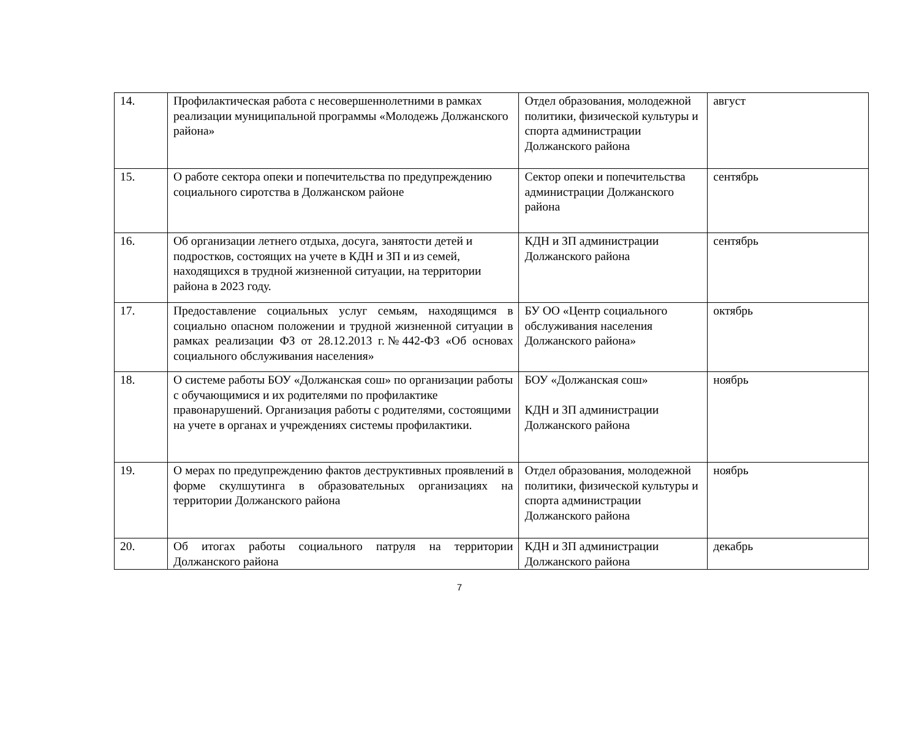| 14. | Профилактическая работа с несовершеннолетними в рамках реализации муниципальной программы «Молодежь Должанского района» | Отдел образования, молодежной политики, физической культуры и спорта администрации Должанского района | август |
| 15. | О работе сектора опеки и попечительства по предупреждению социального сиротства в Должанском районе | Сектор опеки и попечительства администрации Должанского района | сентябрь |
| 16. | Об организации летнего отдыха, досуга, занятости детей и подростков, состоящих на учете в КДН и ЗП и из семей, находящихся в трудной жизненной ситуации, на территории района в 2023 году. | КДН и ЗП администрации Должанского района | сентябрь |
| 17. | Предоставление социальных услуг семьям, находящимся в социально опасном положении и трудной жизненной ситуации в рамках реализации ФЗ от 28.12.2013 г.№442-ФЗ «Об основах социального обслуживания населения» | БУ ОО «Центр социального обслуживания населения Должанского района» | октябрь |
| 18. | О системе работы БОУ «Должанская сош» по организации работы с обучающимися и их родителями по профилактике правонарушений. Организация работы с родителями, состоящими на учете в органах и учреждениях системы профилактики. | БОУ «Должанская сош» КДН и ЗП администрации Должанского района | ноябрь |
| 19. | О мерах по предупреждению фактов деструктивных проявлений в форме скулшутинга в образовательных организациях на территории Должанского района | Отдел образования, молодежной политики, физической культуры и спорта администрации Должанского района | ноябрь |
| 20. | Об итогах работы социального патруля на территории Должанского района | КДН и ЗП администрации Должанского района | декабрь |
7